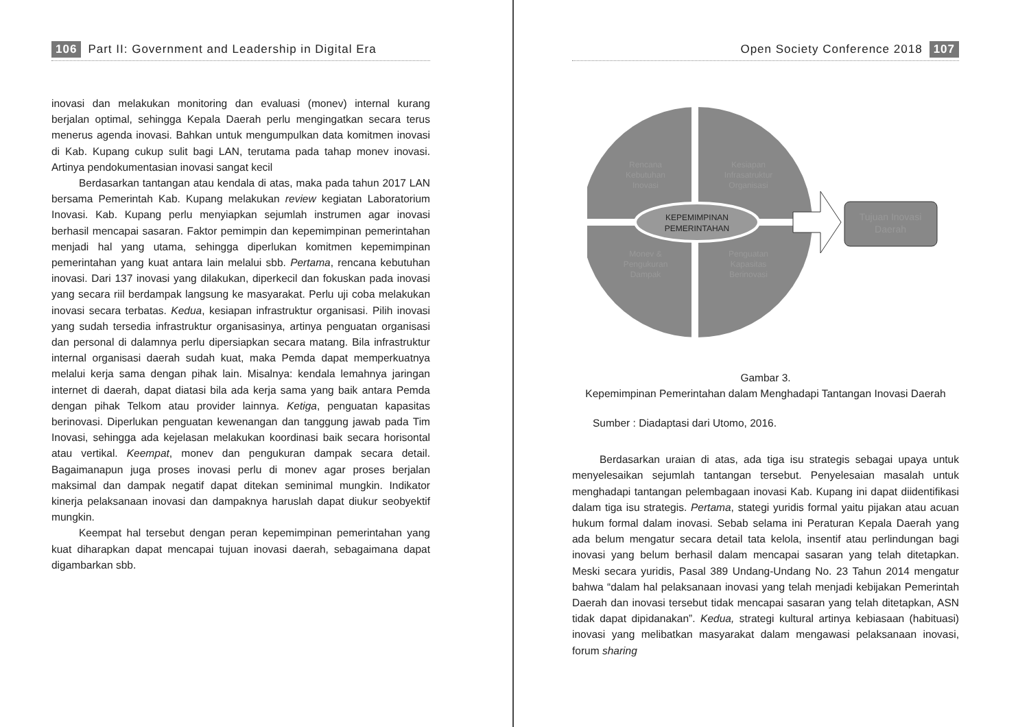106 Part II: Government and Leadership in Digital Era
inovasi dan melakukan monitoring dan evaluasi (monev) internal kurang berjalan optimal, sehingga Kepala Daerah perlu mengingatkan secara terus menerus agenda inovasi. Bahkan untuk mengumpulkan data komitmen inovasi di Kab. Kupang cukup sulit bagi LAN, terutama pada tahap monev inovasi. Artinya pendokumentasian inovasi sangat kecil
Berdasarkan tantangan atau kendala di atas, maka pada tahun 2017 LAN bersama Pemerintah Kab. Kupang melakukan review kegiatan Laboratorium Inovasi. Kab. Kupang perlu menyiapkan sejumlah instrumen agar inovasi berhasil mencapai sasaran. Faktor pemimpin dan kepemimpinan pemerintahan menjadi hal yang utama, sehingga diperlukan komitmen kepemimpinan pemerintahan yang kuat antara lain melalui sbb. Pertama, rencana kebutuhan inovasi. Dari 137 inovasi yang dilakukan, diperkecil dan fokuskan pada inovasi yang secara riil berdampak langsung ke masyarakat. Perlu uji coba melakukan inovasi secara terbatas. Kedua, kesiapan infrastruktur organisasi. Pilih inovasi yang sudah tersedia infrastruktur organisasinya, artinya penguatan organisasi dan personal di dalamnya perlu dipersiapkan secara matang. Bila infrastruktur internal organisasi daerah sudah kuat, maka Pemda dapat memperkuatnya melalui kerja sama dengan pihak lain. Misalnya: kendala lemahnya jaringan internet di daerah, dapat diatasi bila ada kerja sama yang baik antara Pemda dengan pihak Telkom atau provider lainnya. Ketiga, penguatan kapasitas berinovasi. Diperlukan penguatan kewenangan dan tanggung jawab pada Tim Inovasi, sehingga ada kejelasan melakukan koordinasi baik secara horisontal atau vertikal. Keempat, monev dan pengukuran dampak secara detail. Bagaimanapun juga proses inovasi perlu di monev agar proses berjalan maksimal dan dampak negatif dapat ditekan seminimal mungkin. Indikator kinerja pelaksanaan inovasi dan dampaknya haruslah dapat diukur seobyektif mungkin.
Keempat hal tersebut dengan peran kepemimpinan pemerintahan yang kuat diharapkan dapat mencapai tujuan inovasi daerah, sebagaimana dapat digambarkan sbb.
Open Society Conference 2018 107
Rencana
Kebutuhan
Inovasi
Kesiapan
Infrasatruktur
Organisasi
KEPEMIMPINAN
PEMERINTAHAN
Monev &
Pengukuran
Dampak
Penguatan
Kapasitas
Berinovasi
Tujuan Inovasi
Daerah
Gambar 3.
Kepemimpinan Pemerintahan dalam Menghadapi Tantangan Inovasi Daerah
Sumber : Diadaptasi dari Utomo, 2016.
Berdasarkan uraian di atas, ada tiga isu strategis sebagai upaya untuk menyelesaikan sejumlah tantangan tersebut. Penyelesaian masalah untuk menghadapi tantangan pelembagaan inovasi Kab. Kupang ini dapat diidentifikasi dalam tiga isu strategis. Pertama, stategi yuridis formal yaitu pijakan atau acuan hukum formal dalam inovasi. Sebab selama ini Peraturan Kepala Daerah yang ada belum mengatur secara detail tata kelola, insentif atau perlindungan bagi inovasi yang belum berhasil dalam mencapai sasaran yang telah ditetapkan. Meski secara yuridis, Pasal 389 Undang-Undang No. 23 Tahun 2014 mengatur bahwa “dalam hal pelaksanaan inovasi yang telah menjadi kebijakan Pemerintah Daerah dan inovasi tersebut tidak mencapai sasaran yang telah ditetapkan, ASN tidak dapat dipidanakan”. Kedua, strategi kultural artinya kebiasaan (habituasi) inovasi yang melibatkan masyarakat dalam mengawasi pelaksanaan inovasi, forum sharing